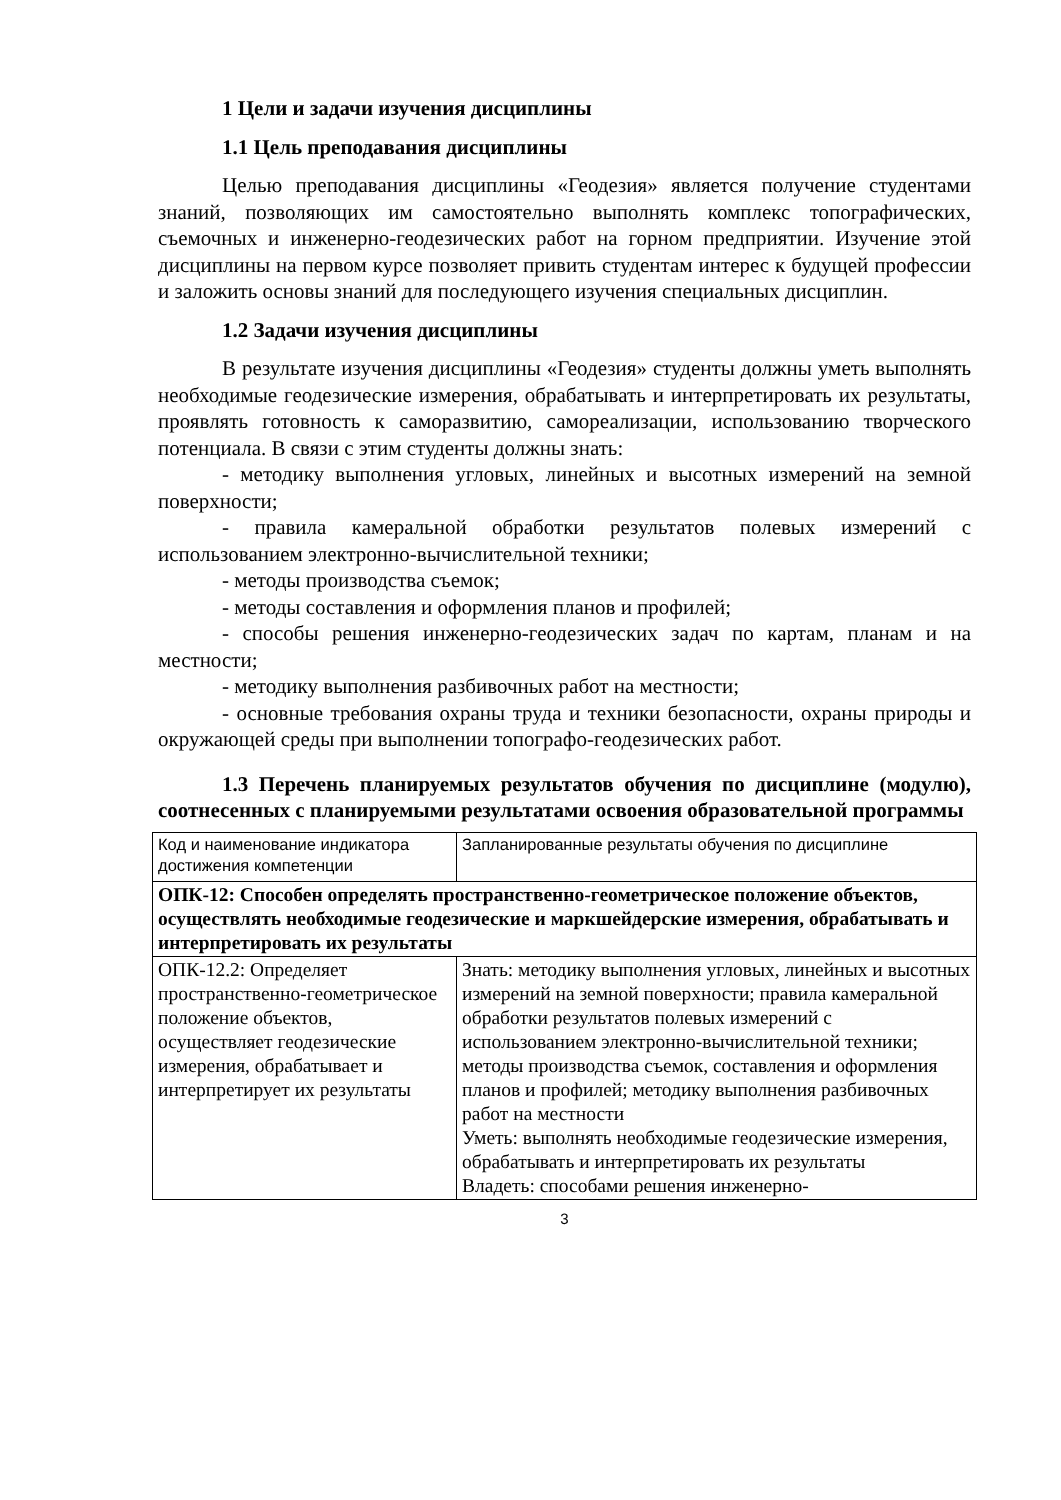1 Цели и задачи изучения дисциплины
1.1 Цель преподавания дисциплины
Целью преподавания дисциплины «Геодезия» является получение студентами знаний, позволяющих им самостоятельно выполнять комплекс топографических, съемочных и инженерно-геодезических работ на горном предприятии. Изучение этой дисциплины на первом курсе позволяет привить студентам интерес к будущей профессии и заложить основы знаний для последующего изучения специальных дисциплин.
1.2 Задачи изучения дисциплины
В результате изучения дисциплины «Геодезия» студенты должны уметь выполнять необходимые геодезические измерения, обрабатывать и интерпретировать их результаты, проявлять готовность к саморазвитию, самореализации, использованию творческого потенциала. В связи с этим студенты должны знать:
- методику выполнения угловых, линейных и высотных измерений на земной поверхности;
- правила камеральной обработки результатов полевых измерений с использованием электронно-вычислительной техники;
- методы производства съемок;
- методы составления и оформления планов и профилей;
- способы решения инженерно-геодезических задач по картам, планам и на местности;
- методику выполнения разбивочных работ на местности;
- основные требования охраны труда и техники безопасности, охраны природы и окружающей среды при выполнении топографо-геодезических работ.
1.3 Перечень планируемых результатов обучения по дисциплине (модулю), соотнесенных с планируемыми результатами освоения образовательной программы
| Код и наименование индикатора достижения компетенции | Запланированные результаты обучения по дисциплине |
| ОПК-12: Способен определять пространственно-геометрическое положение объектов, осуществлять необходимые геодезические и маркшейдерские измерения, обрабатывать и интерпретировать их результаты | |
| ОПК-12.2: Определяет пространственно-геометрическое положение объектов, осуществляет геодезические измерения, обрабатывает и интерпретирует их результаты | Знать: методику выполнения угловых, линейных и высотных измерений на земной поверхности; правила камеральной обработки результатов полевых измерений с использованием электронно-вычислительной техники; методы производства съемок, составления и оформления планов и профилей; методику выполнения разбивочных работ на местности Уметь: выполнять необходимые геодезические измерения, обрабатывать и интерпретировать их результаты Владеть: способами решения инженерно- |
3